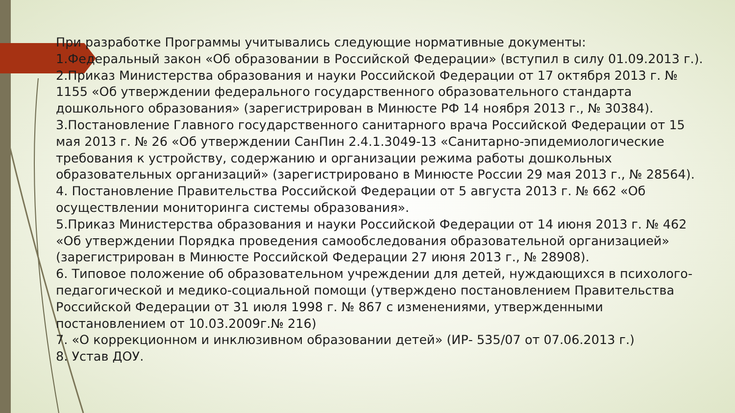При разработке Программы учитывались следующие нормативные документы:
1.Федеральный закон «Об образовании в Российской Федерации» (вступил в силу 01.09.2013 г.).
2.Приказ Министерства образования и науки Российской Федерации от 17 октября 2013 г. № 1155 «Об утверждении федерального государственного образовательного стандарта дошкольного образования» (зарегистрирован в Минюсте РФ 14 ноября 2013 г., № 30384).
3.Постановление Главного государственного санитарного врача Российской Федерации от 15 мая 2013 г. № 26 «Об утверждении СанПин 2.4.1.3049-13 «Санитарно-эпидемиологические требования к устройству, содержанию и организации режима работы дошкольных образовательных организаций» (зарегистрировано в Минюсте России 29 мая 2013 г., № 28564).
4. Постановление Правительства Российской Федерации от 5 августа 2013 г. № 662 «Об осуществлении мониторинга системы образования».
5.Приказ Министерства образования и науки Российской Федерации от 14 июня 2013 г. № 462 «Об утверждении Порядка проведения самообследования образовательной организацией» (зарегистрирован в Минюсте Российской Федерации 27 июня 2013 г., № 28908).
6. Типовое положение об образовательном учреждении для детей, нуждающихся в психолого-педагогической и медико-социальной помощи (утверждено постановлением Правительства Российской Федерации от 31 июля 1998 г. № 867 с изменениями, утвержденными постановлением от 10.03.2009г.№ 216)
7. «О коррекционном и инклюзивном образовании детей» (ИР- 535/07 от 07.06.2013 г.)
8. Устав ДОУ.